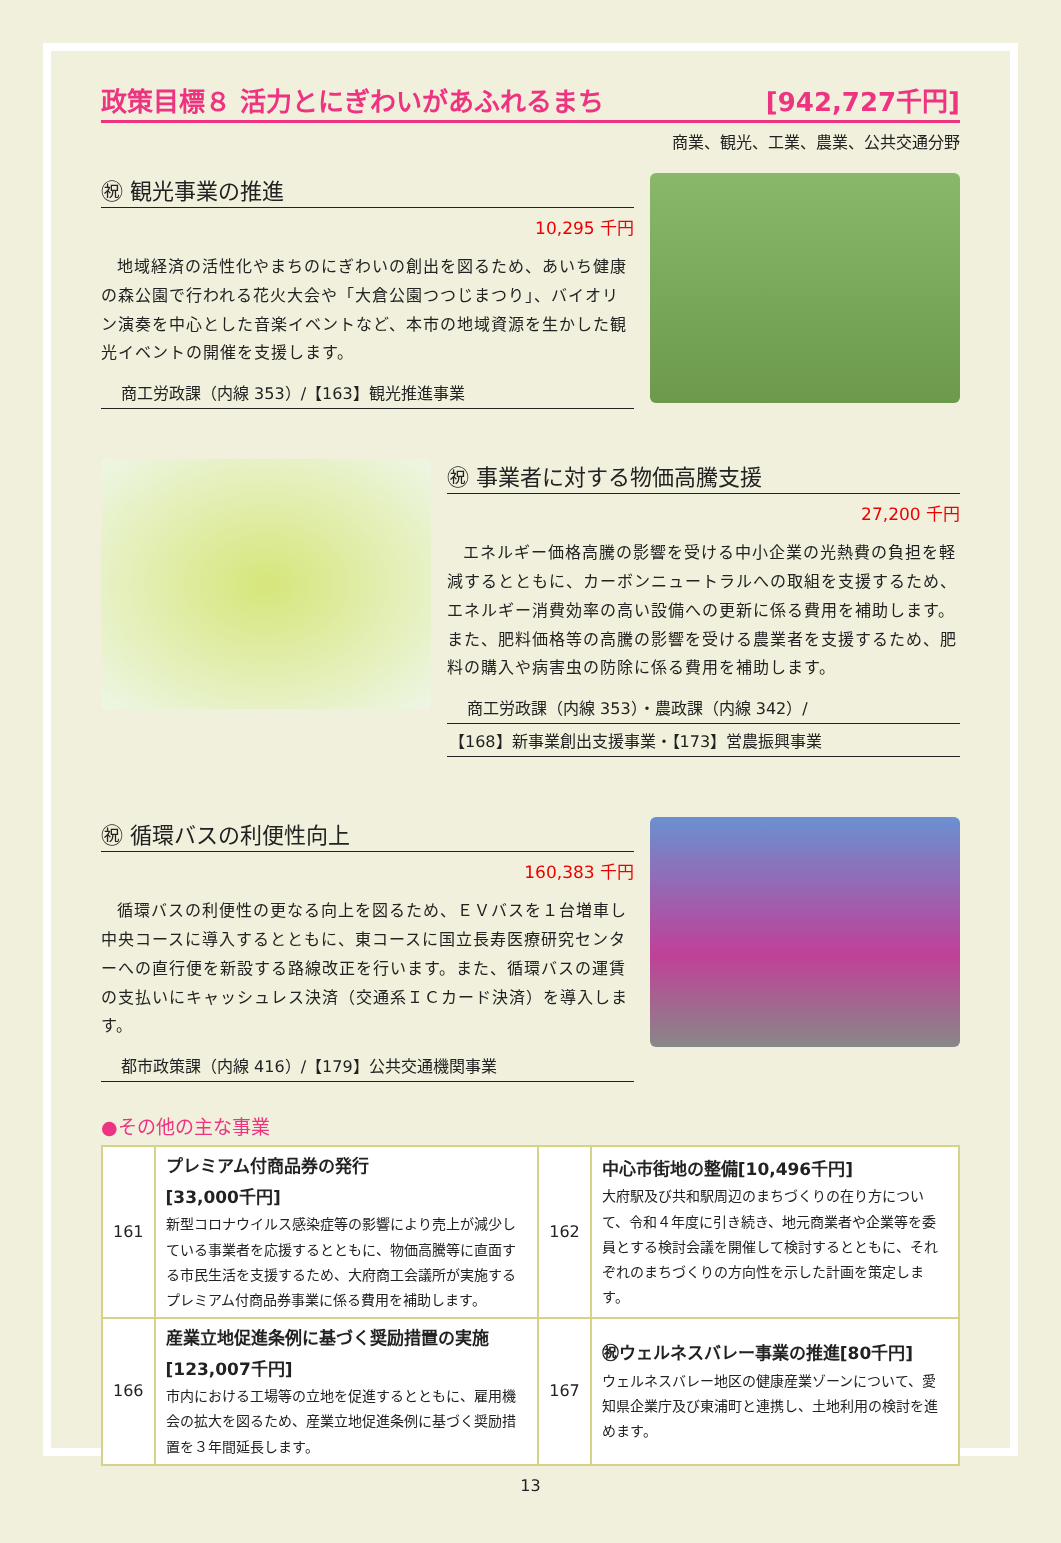政策目標８ 活力とにぎわいがあふれるまち [942,727千円]
商業、観光、工業、農業、公共交通分野
㊗ 観光事業の推進
10,295 千円
地域経済の活性化やまちのにぎわいの創出を図るため、あいち健康の森公園で行われる花火大会や「大倉公園つつじまつり」、バイオリン演奏を中心とした音楽イベントなど、本市の地域資源を生かした観光イベントの開催を支援します。
商工労政課（内線 353）/【163】観光推進事業
㊗ 事業者に対する物価高騰支援
27,200 千円
エネルギー価格高騰の影響を受ける中小企業の光熱費の負担を軽減するとともに、カーボンニュートラルへの取組を支援するため、エネルギー消費効率の高い設備への更新に係る費用を補助します。また、肥料価格等の高騰の影響を受ける農業者を支援するため、肥料の購入や病害虫の防除に係る費用を補助します。
商工労政課（内線 353）・農政課（内線 342）/
【168】新事業創出支援事業・【173】営農振興事業
㊗ 循環バスの利便性向上
160,383 千円
循環バスの利便性の更なる向上を図るため、ＥＶバスを１台増車し中央コースに導入するとともに、東コースに国立長寿医療研究センターへの直行便を新設する路線改正を行います。また、循環バスの運賃の支払いにキャッシュレス決済（交通系ＩＣカード決済）を導入します。
都市政策課（内線 416）/【179】公共交通機関事業
●その他の主な事業
| 161 | プレミアム付商品券の発行 [33,000千円] 新型コロナウイルス感染症等の影響により売上が減少している事業者を応援するとともに、物価高騰等に直面する市民生活を支援するため、大府商工会議所が実施するプレミアム付商品券事業に係る費用を補助します。 | 162 | 中心市街地の整備[10,496千円] 大府駅及び共和駅周辺のまちづくりの在り方について、令和４年度に引き続き、地元商業者や企業等を委員とする検討会議を開催して検討するとともに、それぞれのまちづくりの方向性を示した計画を策定します。 |
| 166 | 産業立地促進条例に基づく奨励措置の実施[123,007千円] 市内における工場等の立地を促進するとともに、雇用機会の拡大を図るため、産業立地促進条例に基づく奨励措置を３年間延長します。 | 167 | ㊗ウェルネスバレー事業の推進[80千円] ウェルネスバレー地区の健康産業ゾーンについて、愛知県企業庁及び東浦町と連携し、土地利用の検討を進めます。 |
13